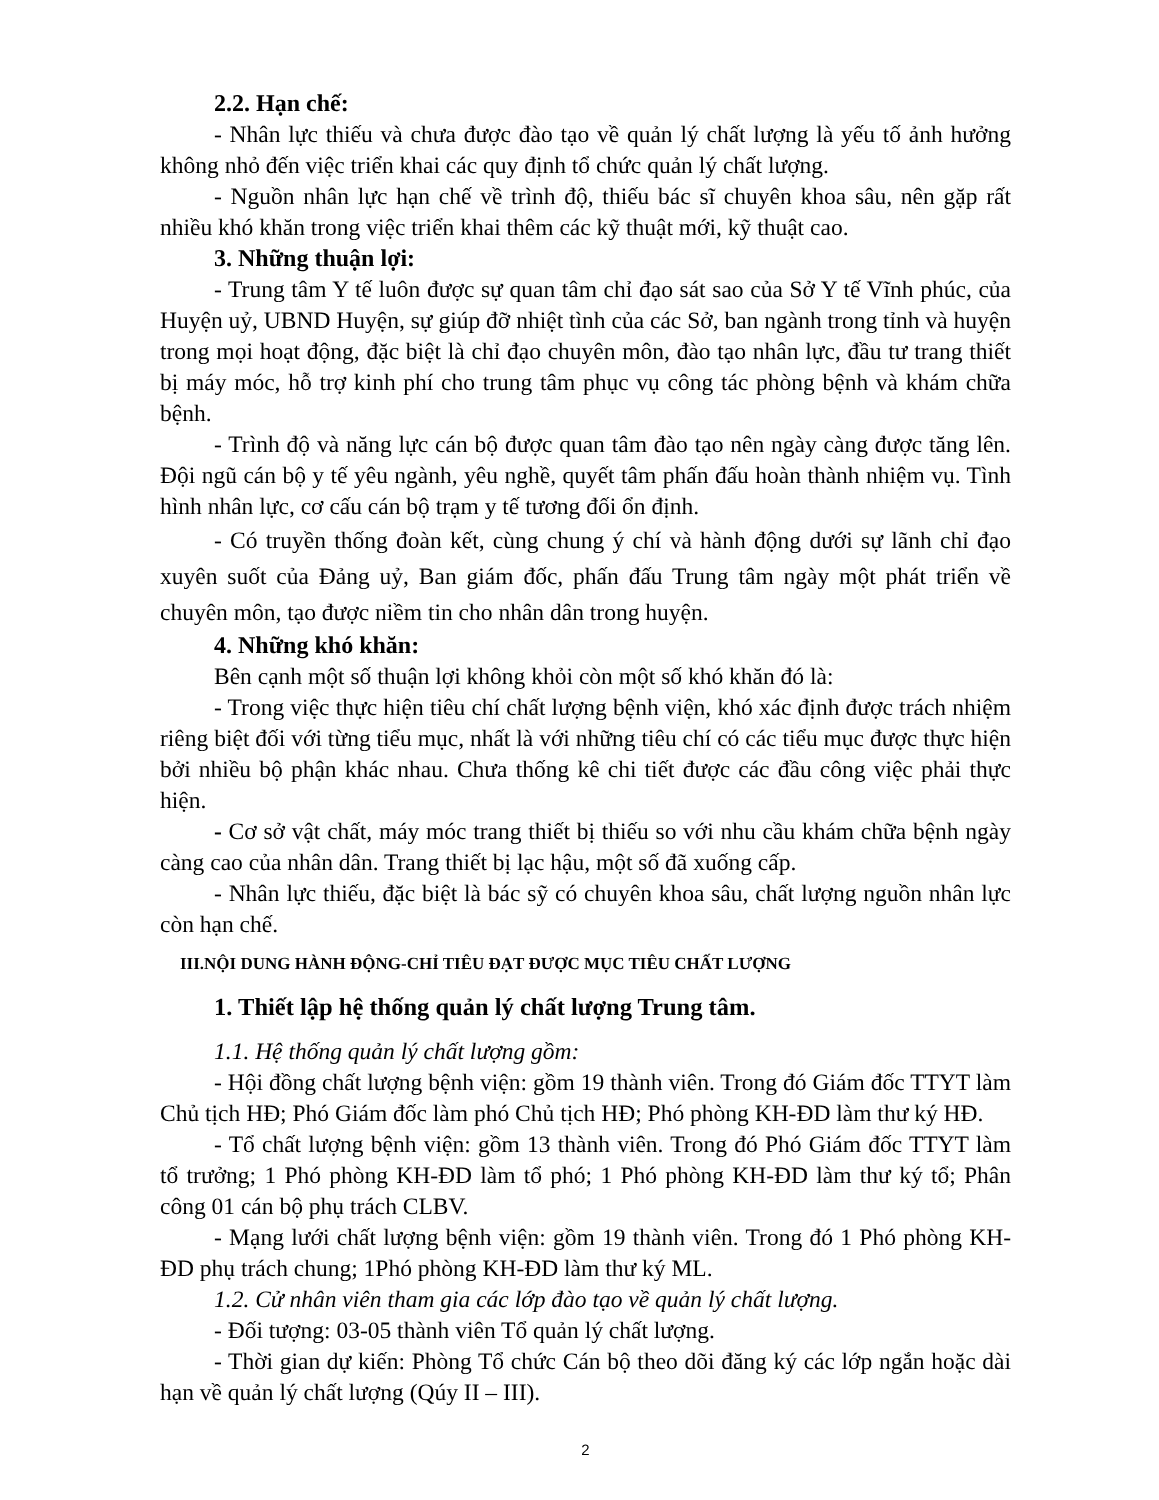2.2. Hạn chế:
- Nhân lực thiếu và chưa được đào tạo về quản lý chất lượng là yếu tố ảnh hưởng không nhỏ đến việc triển khai các quy định tổ chức quản lý chất lượng.
- Nguồn nhân lực hạn chế về trình độ, thiếu bác sĩ chuyên khoa sâu, nên gặp rất nhiều khó khăn trong việc triển khai thêm các kỹ thuật mới, kỹ thuật cao.
3. Những thuận lợi:
- Trung tâm Y tế luôn được sự quan tâm chỉ đạo sát sao của Sở Y tế Vĩnh phúc, của Huyện uỷ, UBND Huyện, sự giúp đỡ nhiệt tình của các Sở, ban ngành trong tỉnh và huyện trong mọi hoạt động, đặc biệt là chỉ đạo chuyên môn, đào tạo nhân lực, đầu tư trang thiết bị máy móc, hỗ trợ kinh phí cho trung tâm phục vụ công tác phòng bệnh và khám chữa bệnh.
- Trình độ và năng lực cán bộ được quan tâm đào tạo nên ngày càng được tăng lên. Đội ngũ cán bộ y tế yêu ngành, yêu nghề, quyết tâm phấn đấu hoàn thành nhiệm vụ. Tình hình nhân lực, cơ cấu cán bộ trạm y tế tương đối ổn định.
- Có truyền thống đoàn kết, cùng chung ý chí và hành động dưới sự lãnh chỉ đạo xuyên suốt của Đảng uỷ, Ban giám đốc, phấn đấu Trung tâm ngày một phát triển về chuyên môn, tạo được niềm tin cho nhân dân trong huyện.
4. Những khó khăn:
Bên cạnh một số thuận lợi không khỏi còn một số khó khăn đó là:
- Trong việc thực hiện tiêu chí chất lượng bệnh viện, khó xác định được trách nhiệm riêng biệt đối với từng tiểu mục, nhất là với những tiêu chí có các tiểu mục được thực hiện bởi nhiều bộ phận khác nhau. Chưa thống kê chi tiết được các đầu công việc phải thực hiện.
- Cơ sở vật chất, máy móc trang thiết bị thiếu so với nhu cầu khám chữa bệnh ngày càng cao của nhân dân. Trang thiết bị lạc hậu, một số đã xuống cấp.
- Nhân lực thiếu, đặc biệt là bác sỹ có chuyên khoa sâu, chất lượng nguồn nhân lực còn hạn chế.
III.NỘI DUNG HÀNH ĐỘNG-CHỈ TIÊU ĐẠT ĐƯỢC MỤC TIÊU CHẤT LƯỢNG
1. Thiết lập hệ thống quản lý chất lượng Trung tâm.
1.1. Hệ thống quản lý chất lượng gồm:
- Hội đồng chất lượng bệnh viện: gồm 19 thành viên. Trong đó Giám đốc TTYT làm Chủ tịch HĐ; Phó Giám đốc làm phó Chủ tịch HĐ; Phó phòng KH-ĐD làm thư ký HĐ.
- Tổ chất lượng bệnh viện: gồm 13 thành viên. Trong đó Phó Giám đốc TTYT làm tổ trưởng; 1 Phó phòng KH-ĐD làm tổ phó; 1 Phó phòng KH-ĐD làm thư ký tổ; Phân công 01 cán bộ phụ trách CLBV.
- Mạng lưới chất lượng bệnh viện: gồm 19 thành viên. Trong đó 1 Phó phòng KH-ĐD phụ trách chung; 1Phó phòng KH-ĐD làm thư ký ML.
1.2. Cử nhân viên tham gia các lớp đào tạo về quản lý chất lượng.
- Đối tượng: 03-05 thành viên Tổ quản lý chất lượng.
- Thời gian dự kiến: Phòng Tổ chức Cán bộ theo dõi đăng ký các lớp ngắn hoặc dài hạn về quản lý chất lượng (Qúy II – III).
2